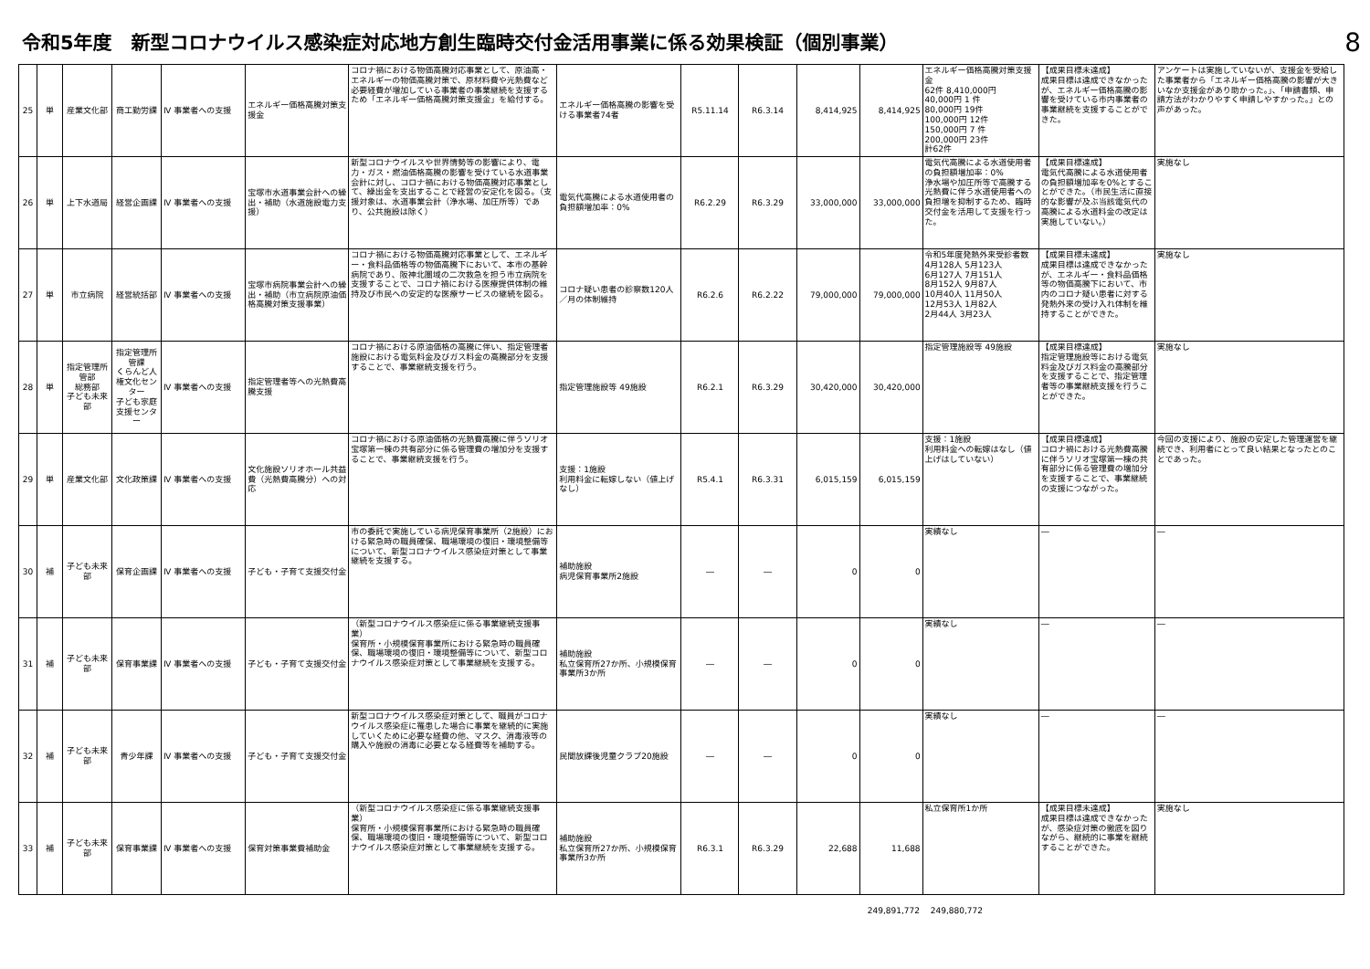令和5年度　新型コロナウイルス感染症対応地方創生臨時交付金活用事業に係る効果検証（個別事業）
8
| 25 | 単 | 産業文化部 | 商工勤労課 | Ⅳ 事業者への支援 | エネルギー価格高騰対策支援金 | コロナ禍における物価高騰対応事業として、原油高・エネルギーの物価高騰対策で、原材料費や光熱費など必要経費が増加している事業者の事業継続を支援するため「エネルギー価格高騰対策支援金」を給付する。 | エネルギー価格高騰の影響を受ける事業者74者 | R5.11.14 | R6.3.14 | 8,414,925 | 8,414,925 | エネルギー価格高騰対策支援金 62件 8,410,000円 40,000円 1 件 80,000円 19件 100,000円 12件 150,000円 7 件 200,000円 23件 計62件 | 【成果目標未達成】 成果目標は達成できなかったが、エネルギー価格高騰の影響を受けている市内事業者の事業継続を支援することができた。 | アンケートは実施していないが、支援金を受給した事業者から「エネルギー価格高騰の影響が大きいなか支援金があり助かった。」、「申請書類、申請方法がわかりやすく申請しやすかった。」との声があった。 |
| 26 | 単 | 上下水道局 | 経営企画課 | Ⅳ 事業者への支援 | 宝塚市水道事業会計への繰出・補助（水道施設電力支援） | 新型コロナウイルスや世界情勢等の影響により、電力・ガス・燃油価格高騰の影響を受けている水道事業会計に対し、コロナ禍における物価高騰対応事業として、繰出金を支出することで経営の安定化を図る。（支援対象は、水道事業会計（浄水場、加圧所等）であり、公共施設は除く） | 電気代高騰による水道使用者の負担額増加率：0% | R6.2.29 | R6.3.29 | 33,000,000 | 33,000,000 | 電気代高騰による水道使用者の負担額増加率：0% 浄水場や加圧所等で高騰する光熱費に伴う水道使用者への負担増を抑制するため、臨時交付金を活用して支援を行った。 | 【成果目標達成】 電気代高騰による水道使用者の負担額増加率を0%とすることができた。（市民生活に直接的な影響が及ぶ当該電気代の高騰による水道料金の改定は実施していない。） | 実施なし |
| 27 | 単 | 市立病院 | 経営統括部 | Ⅳ 事業者への支援 | 宝塚市病院事業会計への繰出・補助（市立病院原油価格高騰対策支援事業） | コロナ禍における物価高騰対応事業として、エネルギー・食料品価格等の物価高騰下において、本市の基幹病院であり、阪神北圏域の二次救急を担う市立病院を支援することで、コロナ禍における医療提供体制の維持及び市民への安定的な医療サービスの継続を図る。 | コロナ疑い患者の診察数120人／月の体制維持 | R6.2.6 | R6.2.22 | 79,000,000 | 79,000,000 | 令和5年度発熱外来受診者数 4月128人 5月123人 6月127人 7月151人 8月152人 9月87人 10月40人 11月50人 12月53人 1月82人 2月44人 3月23人 | 【成果目標未達成】 成果目標は達成できなかったが、エネルギー・食料品価格等の物価高騰下において、市内のコロナ疑い患者に対する発熱外来の受け入れ体制を維持することができた。 | 実施なし |
| 28 | 単 | 指定管理所管部 総務部 子ども未来部 | 指定管理所管課 くらんど人権文化センター 子ども家庭支援センター | Ⅳ 事業者への支援 | 指定管理者等への光熱費高騰支援 | コロナ禍における原油価格の高騰に伴い、指定管理者施設における電気料金及びガス料金の高騰部分を支援することで、事業継続支援を行う。 | 指定管理施設等 49施設 | R6.2.1 | R6.3.29 | 30,420,000 | 30,420,000 | 指定管理施設等 49施設 | 【成果目標達成】 指定管理施設等における電気料金及びガス料金の高騰部分を支援することで、指定管理者等の事業継続支援を行うことができた。 | 実施なし |
| 29 | 単 | 産業文化部 | 文化政策課 | Ⅳ 事業者への支援 | 文化施設ソリオホール共益費（光熱費高騰分）への対応 | コロナ禍における原油価格の光熱費高騰に伴うソリオ宝塚第一棟の共有部分に係る管理費の増加分を支援することで、事業継続支援を行う。 | 支援：1施設 利用料金に転嫁しない（値上げなし） | R5.4.1 | R6.3.31 | 6,015,159 | 6,015,159 | 支援：1施設 利用料金への転嫁はなし（値上げはしていない） | 【成果目標達成】 コロナ禍における光熱費高騰に伴うソリオ宝塚第一棟の共有部分に係る管理費の増加分を支援することで、事業継続の支援につながった。 | 今回の支援により、施設の安定した管理運営を継続でき、利用者にとって良い結果となったとのことであった。 |
| 30 | 補 | 子ども未来部 | 保育企画課 | Ⅳ 事業者への支援 | 子ども・子育て支援交付金 | 市の委託で実施している病児保育事業所（2施設）における緊急時の職員確保、職場環境の復旧・環境整備等について、新型コロナウイルス感染症対策として事業継続を支援する。 | 補助施設 病児保育事業所2施設 | ― | ― | 0 | 0 | 実績なし | ― | ― |
| 31 | 補 | 子ども未来部 | 保育事業課 | Ⅳ 事業者への支援 | 子ども・子育て支援交付金 | （新型コロナウイルス感染症に係る事業継続支援事業） 保育所・小規模保育事業所における緊急時の職員確保、職場環境の復旧・環境整備等について、新型コロナウイルス感染症対策として事業継続を支援する。 | 補助施設 私立保育所27か所、小規模保育事業所3か所 | ― | ― | 0 | 0 | 実績なし | ― | ― |
| 32 | 補 | 子ども未来部 | 青少年課 | Ⅳ 事業者への支援 | 子ども・子育て支援交付金 | 新型コロナウイルス感染症対策として、職員がコロナウイルス感染症に罹患した場合に事業を継続的に実施していくために必要な経費の他、マスク、消毒液等の購入や施設の消毒に必要となる経費等を補助する。 | 民間放課後児童クラブ20施設 | ― | ― | 0 | 0 | 実績なし | ― | ― |
| 33 | 補 | 子ども未来部 | 保育事業課 | Ⅳ 事業者への支援 | 保育対策事業費補助金 | （新型コロナウイルス感染症に係る事業継続支援事業） 保育所・小規模保育事業所における緊急時の職員確保、職場環境の復旧・環境整備等について、新型コロナウイルス感染症対策として事業継続を支援する。 | 補助施設 私立保育所27か所、小規模保育事業所3か所 | R6.3.1 | R6.3.29 | 22,688 | 11,688 | 私立保育所1か所 | 【成果目標未達成】 成果目標は達成できなかったが、感染症対策の徹底を図りながら、継続的に事業を継続することができた。 | 実施なし |
249,891,772 249,880,772